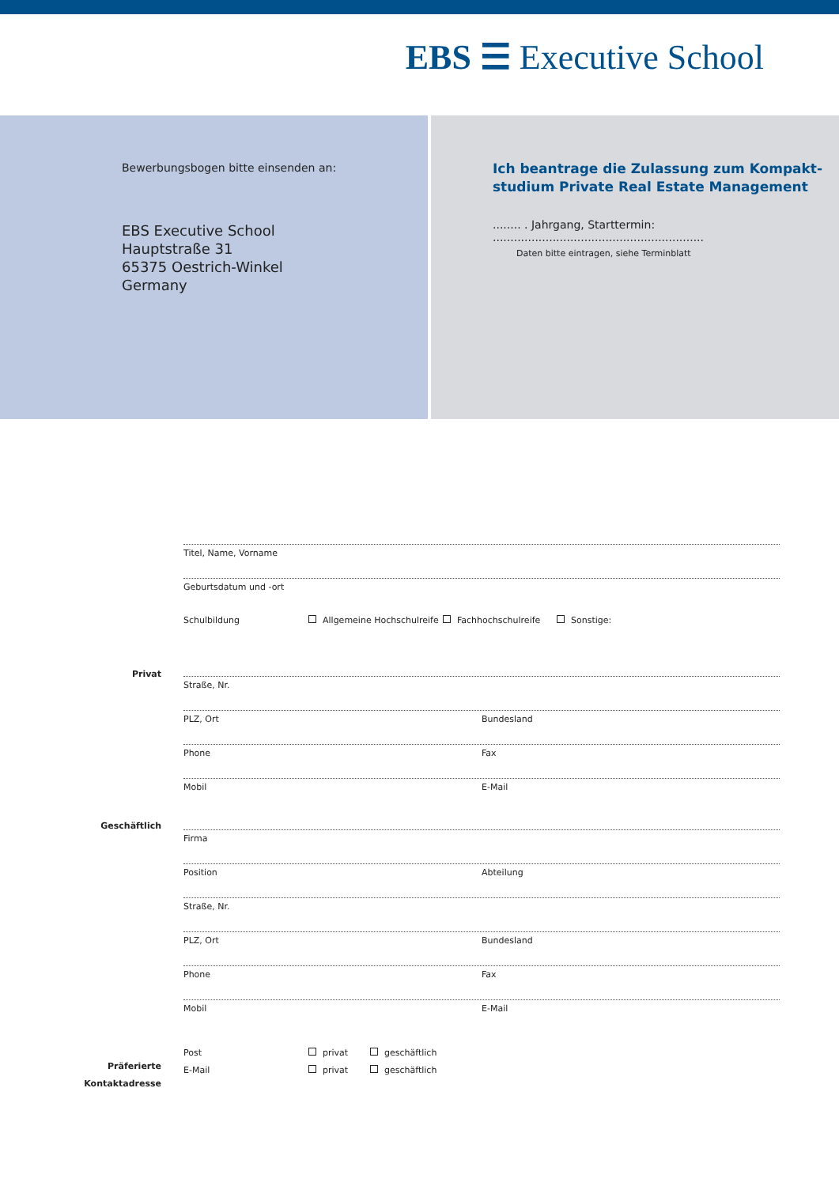EBS ☰ Executive School
Bewerbungsbogen bitte einsenden an:
EBS Executive School
Hauptstraße 31
65375 Oestrich-Winkel
Germany
Ich beantrage die Zulassung zum Kompakt-
studium Private Real Estate Management
........ . Jahrgang, Starttermin: ............................................................
Daten bitte eintragen, siehe Terminblatt
Titel, Name, Vorname
Geburtsdatum und -ort
Schulbildung Allgemeine Hochschulreife Fachhochschulreife Sonstige:
Privat
Straße, Nr.
PLZ, Ort Bundesland
Phone Fax
Mobil E-Mail
Geschäftlich
Firma
Position Abteilung
Straße, Nr.
PLZ, Ort Bundesland
Phone Fax
Mobil E-Mail
Präferierte
Kontaktadresse
Post privat geschäftlich
E-Mail privat geschäftlich